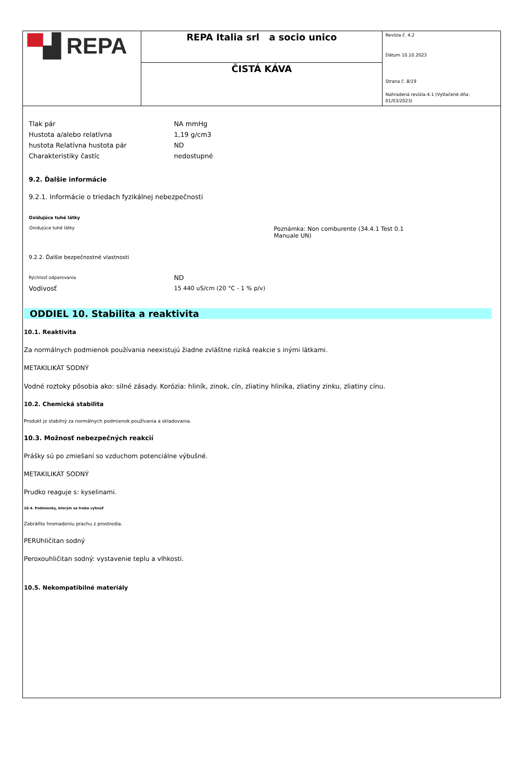| ▀ ▟ REPA | REPA Italia srl a socio unico | Revízia č. 4.2 Dátum 10.10.2023 Strana č. 8/19 Nahradená revízia:4.1 (Vytlačené dňa: 01/03/2023) |
| | ČISTÁ KÁVA | |
| Tlak pár | NA mmHg |
| Hustota a/alebo relatívna | 1,19 g/cm3 |
| hustota Relatívna hustota pár | ND |
| Charakteristiky častíc | nedostupné |
9.2. Ďalšie informácie
9.2.1. Informácie o triedach fyzikálnej nebezpečnosti
Oxidujúce tuhé látky
| Oxidujúce tuhé látky | Poznámka: Non comburente (34.4.1 Test 0.1 Manuale UN) |
9.2.2. Ďalšie bezpečnostné vlastnosti
| Rýchlosť odparovania | ND |
| Vodivosť | 15 440 uS/cm (20 °C - 1 % p/v) |
ODDIEL 10. Stabilita a reaktivita
10.1. Reaktivita
Za normálnych podmienok používania neexistujú žiadne zvláštne riziká reakcie s inými látkami.
METAKILIKÁT SODNÝ
Vodné roztoky pôsobia ako: silné zásady. Korózia: hliník, zinok, cín, zliatiny hliníka, zliatiny zinku, zliatiny cínu.
10.2. Chemická stabilita
Produkt je stabilný za normálnych podmienok používania a skladovania.
10.3. Možnosť nebezpečných reakcií
Prášky sú po zmiešaní so vzduchom potenciálne výbušné.
METAKILIKÁT SODNÝ
Prudko reaguje s: kyselinami.
10.4. Podmienky, ktorým sa treba vyhnúť
Zabráňte hromadeniu prachu z prostredia.
PERUhličitan sodný
Peroxouhličitan sodný: vystavenie teplu a vlhkosti.
10.5. Nekompatibilné materiály